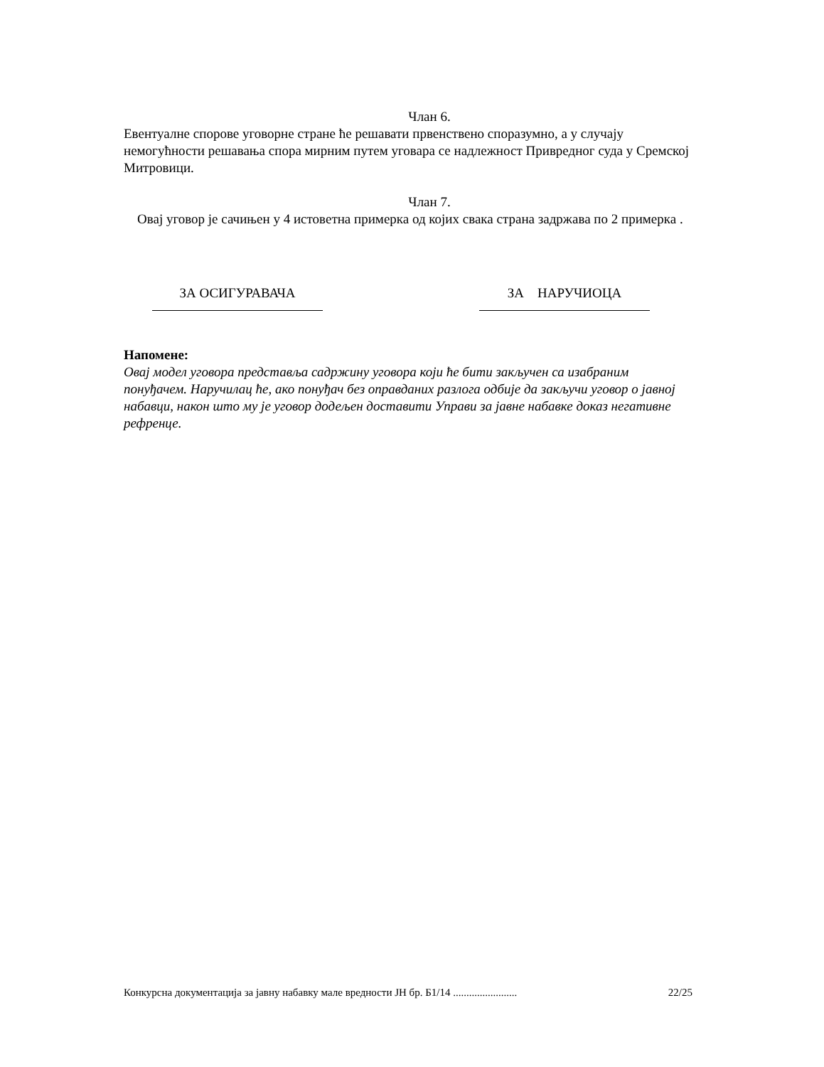Члан 6.
Евентуалне спорове уговорне стране ће решавати првенствено споразумно, а у случају немогућности решавања спора мирним путем уговара се надлежност Привредног суда у Сремској Митровици.
Члан 7.
Овај уговор је сачињен у 4 истоветна примерка од којих свака страна задржава по 2 примерка .
ЗА ОСИГУРАВАЧА ЗА НАРУЧИОЦА
Напомене:
Овај модел уговора представља садржину уговора који ће бити закључен са изабраним понуђачем. Наручилац ће, ако понуђач без оправданих разлога одбије да закључи уговор о јавној набавци, након што му је уговор додељен доставити Управи за јавне набавке доказ негативне рефренце.
Конкурсна документација за јавну набавку мале вредности ЈН бр. Б1/14 ........................ 22/25